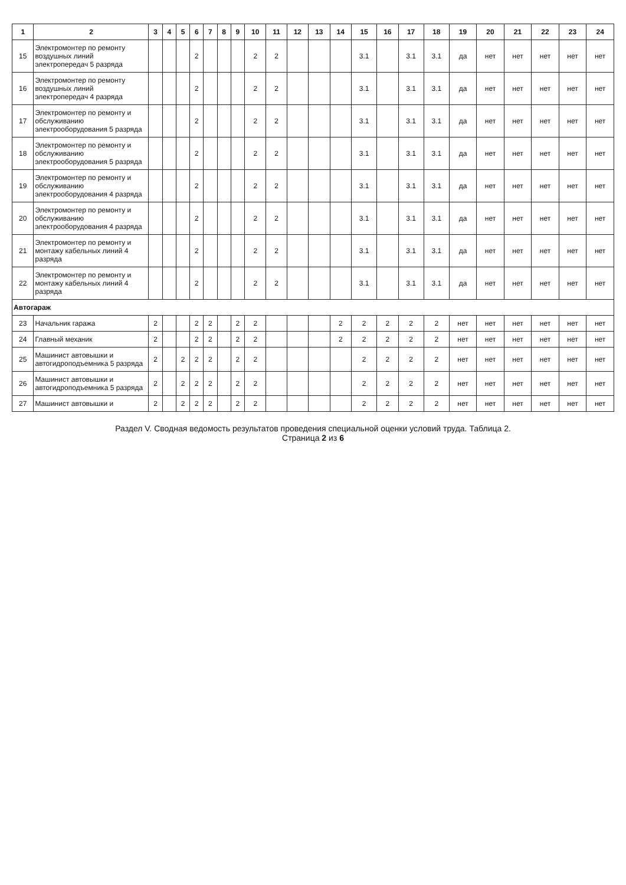| 1 | 2 | 3 | 4 | 5 | 6 | 7 | 8 | 9 | 10 | 11 | 12 | 13 | 14 | 15 | 16 | 17 | 18 | 19 | 20 | 21 | 22 | 23 | 24 |
| --- | --- | --- | --- | --- | --- | --- | --- | --- | --- | --- | --- | --- | --- | --- | --- | --- | --- | --- | --- | --- | --- | --- | --- |
| 15 | Электромонтер по ремонту воздушных линий электропередач 5 разряда | | | | 2 | | | | 2 | 2 | | | | 3.1 | | 3.1 | 3.1 | да | нет | нет | нет | нет | нет |
| 16 | Электромонтер по ремонту воздушных линий электропередач 4 разряда | | | | 2 | | | | 2 | 2 | | | | 3.1 | | 3.1 | 3.1 | да | нет | нет | нет | нет | нет |
| 17 | Электромонтер по ремонту и обслуживанию электрооборудования 5 разряда | | | | 2 | | | | 2 | 2 | | | | 3.1 | | 3.1 | 3.1 | да | нет | нет | нет | нет | нет |
| 18 | Электромонтер по ремонту и обслуживанию электрооборудования 5 разряда | | | | 2 | | | | 2 | 2 | | | | 3.1 | | 3.1 | 3.1 | да | нет | нет | нет | нет | нет |
| 19 | Электромонтер по ремонту и обслуживанию электрооборудования 4 разряда | | | | 2 | | | | 2 | 2 | | | | 3.1 | | 3.1 | 3.1 | да | нет | нет | нет | нет | нет |
| 20 | Электромонтер по ремонту и обслуживанию электрооборудования 4 разряда | | | | 2 | | | | 2 | 2 | | | | 3.1 | | 3.1 | 3.1 | да | нет | нет | нет | нет | нет |
| 21 | Электромонтер по ремонту и монтажу кабельных линий 4 разряда | | | | 2 | | | | 2 | 2 | | | | 3.1 | | 3.1 | 3.1 | да | нет | нет | нет | нет | нет |
| 22 | Электромонтер по ремонту и монтажу кабельных линий 4 разряда | | | | 2 | | | | 2 | 2 | | | | 3.1 | | 3.1 | 3.1 | да | нет | нет | нет | нет | нет |
| Автогараж | | | | | | | | | | | | | | | | | | | | | | | |
| 23 | Начальник гаража | 2 | | | 2 | 2 | | 2 | 2 | | | | 2 | 2 | 2 | 2 | 2 | нет | нет | нет | нет | нет | нет |
| 24 | Главный механик | 2 | | | 2 | 2 | | 2 | 2 | | | | 2 | 2 | 2 | 2 | 2 | нет | нет | нет | нет | нет | нет |
| 25 | Машинист автовышки и автогидроподъемника 5 разряда | 2 | | 2 | 2 | 2 | | 2 | 2 | | | | | 2 | 2 | 2 | 2 | нет | нет | нет | нет | нет | нет |
| 26 | Машинист автовышки и автогидроподъемника 5 разряда | 2 | | 2 | 2 | 2 | | 2 | 2 | | | | | 2 | 2 | 2 | 2 | нет | нет | нет | нет | нет | нет |
| 27 | Машинист автовышки и | 2 | | 2 | 2 | 2 | | 2 | 2 | | | | | 2 | 2 | 2 | 2 | нет | нет | нет | нет | нет | нет |
Раздел V. Сводная ведомость результатов проведения специальной оценки условий труда. Таблица 2.
Страница 2 из 6